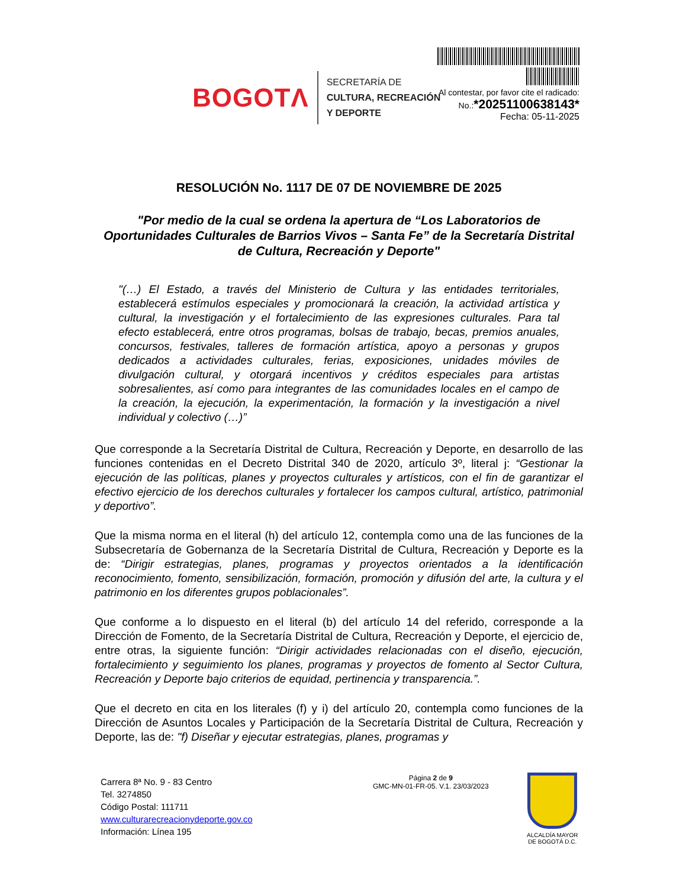BOGOTΛ
SECRETARÍA DE
CULTURA, RECREACIÓN
Y DEPORTE
Al contestar, por favor cite el radicado:
No.:*20251100638143*
Fecha: 05-11-2025
RESOLUCIÓN No. 1117 DE 07 DE NOVIEMBRE DE 2025
"Por medio de la cual se ordena la apertura de “Los Laboratorios de Oportunidades Culturales de Barrios Vivos – Santa Fe” de la Secretaría Distrital de Cultura, Recreación y Deporte"
"(…) El Estado, a través del Ministerio de Cultura y las entidades territoriales, establecerá estímulos especiales y promocionará la creación, la actividad artística y cultural, la investigación y el fortalecimiento de las expresiones culturales. Para tal efecto establecerá, entre otros programas, bolsas de trabajo, becas, premios anuales, concursos, festivales, talleres de formación artística, apoyo a personas y grupos dedicados a actividades culturales, ferias, exposiciones, unidades móviles de divulgación cultural, y otorgará incentivos y créditos especiales para artistas sobresalientes, así como para integrantes de las comunidades locales en el campo de la creación, la ejecución, la experimentación, la formación y la investigación a nivel individual y colectivo (…)”
Que corresponde a la Secretaría Distrital de Cultura, Recreación y Deporte, en desarrollo de las funciones contenidas en el Decreto Distrital 340 de 2020, artículo 3º, literal j: “Gestionar la ejecución de las políticas, planes y proyectos culturales y artísticos, con el fin de garantizar el efectivo ejercicio de los derechos culturales y fortalecer los campos cultural, artístico, patrimonial y deportivo”.
Que la misma norma en el literal (h) del artículo 12, contempla como una de las funciones de la Subsecretaría de Gobernanza de la Secretaría Distrital de Cultura, Recreación y Deporte es la de: “Dirigir estrategias, planes, programas y proyectos orientados a la identificación reconocimiento, fomento, sensibilización, formación, promoción y difusión del arte, la cultura y el patrimonio en los diferentes grupos poblacionales”.
Que conforme a lo dispuesto en el literal (b) del artículo 14 del referido, corresponde a la Dirección de Fomento, de la Secretaría Distrital de Cultura, Recreación y Deporte, el ejercicio de, entre otras, la siguiente función: “Dirigir actividades relacionadas con el diseño, ejecución, fortalecimiento y seguimiento los planes, programas y proyectos de fomento al Sector Cultura, Recreación y Deporte bajo criterios de equidad, pertinencia y transparencia.”.
Que el decreto en cita en los literales (f) y i) del artículo 20, contempla como funciones de la Dirección de Asuntos Locales y Participación de la Secretaría Distrital de Cultura, Recreación y Deporte, las de: "f) Diseñar y ejecutar estrategias, planes, programas y
Carrera 8ª No. 9 - 83 Centro
Tel. 3274850
Código Postal: 111711
www.culturarecreacionydeporte.gov.co
Información: Línea 195
Página 2 de 9
GMC-MN-01-FR-05. V.1. 23/03/2023
ALCALDÍA MAYOR
DE BOGOTÁ D.C.